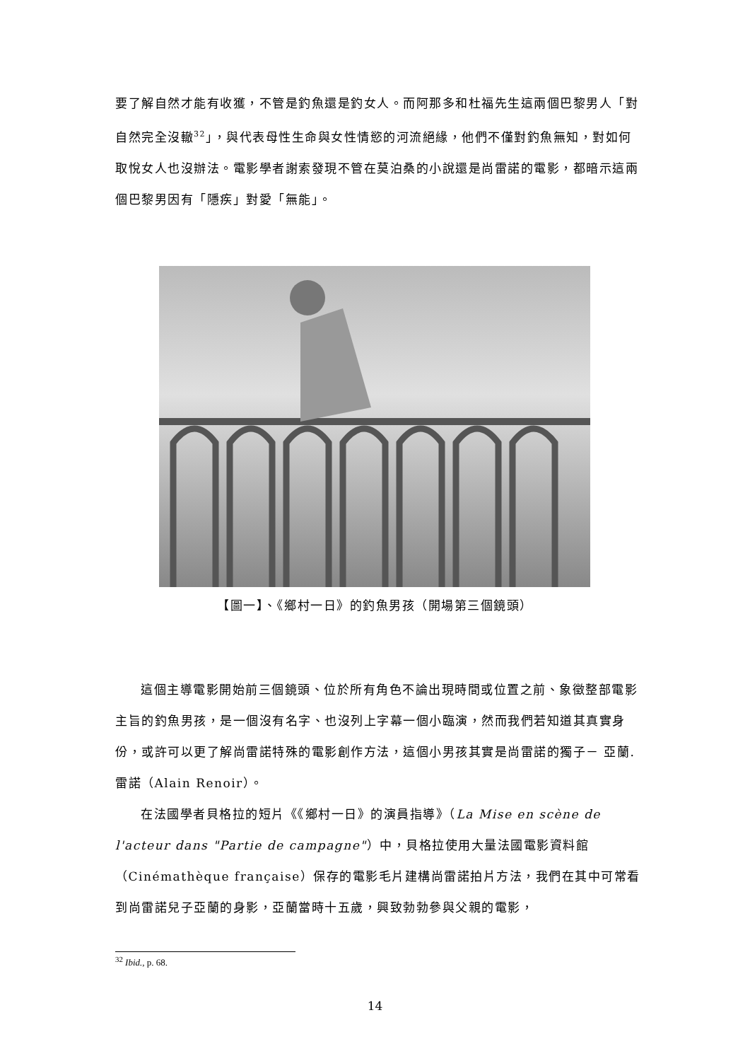要了解自然才能有收獲，不管是釣魚還是釣女人。而阿那多和杜福先生這兩個巴黎男人「對自然完全沒轍<sup>32</sup>」，與代表母性生命與女性情慾的河流絕緣，他們不僅對釣魚無知，對如何取悅女人也沒辦法。電影學者謝索發現不管在莫泊桑的小說還是尚雷諾的電影，都暗示這兩個巴黎男因有「隱疾」對愛「無能」。
【圖一】、《鄉村一日》的釣魚男孩（開場第三個鏡頭）
這個主導電影開始前三個鏡頭、位於所有角色不論出現時間或位置之前、象徵整部電影主旨的釣魚男孩，是一個沒有名字、也沒列上字幕一個小臨演，然而我們若知道其真實身份，或許可以更了解尚雷諾特殊的電影創作方法，這個小男孩其實是尚雷諾的獨子－ 亞蘭.雷諾（Alain Renoir）。
在法國學者貝格拉的短片《《鄉村一日》的演員指導》（La Mise en scène de l'acteur dans "Partie de campagne"）中，貝格拉使用大量法國電影資料館（Cinémathèque française）保存的電影毛片建構尚雷諾拍片方法，我們在其中可常看到尚雷諾兒子亞蘭的身影，亞蘭當時十五歲，興致勃勃參與父親的電影，
<sup>32</sup> Ibid., p. 68.
14